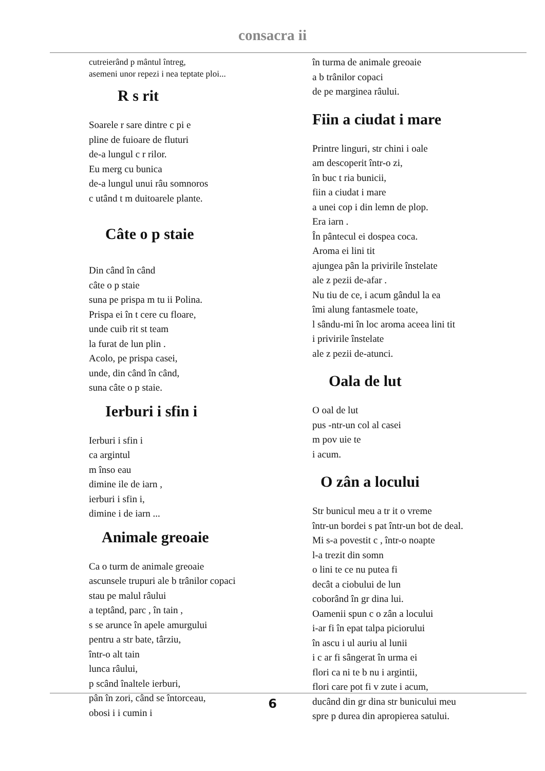consacra ii
cutreierând p mântul întreg,
asemeni unor repezi i nea teptate ploi...
R s rit
Soarele r sare dintre c pi e
pline de fuioare de fluturi
de-a lungul c r rilor.
Eu merg cu bunica
de-a lungul unui râu somnoros
c utând t m duitoarele plante.
Câte o p staie
Din când în când
câte o p staie
suna pe prispa m tu ii Polina.
Prispa ei în t cere cu floare,
unde cuib rit st team
la furat de lun plin .
Acolo, pe prispa casei,
unde, din când în când,
suna câte o p staie.
Ierburi i sfin i
Ierburi i sfin i
ca argintul
m înso eau
dimine ile de iarn ,
ierburi i sfin i,
dimine i de iarn ...
Animale greoaie
Ca o turm de animale greoaie
ascunsele trupuri ale b trânilor copaci
stau pe malul râului
a teptând, parc , în tain ,
s se arunce în apele amurgului
pentru a str bate, târziu,
într-o alt tain
lunca râului,
p scând înaltele ierburi,
pân în zori, când se întorceau,
obosi i i cumin i
în turma de animale greoaie
a b trânilor copaci
de pe marginea râului.
Fiin a ciudat i mare
Printre linguri, str chini i oale
am descoperit într-o zi,
în buc t ria bunicii,
fiin a ciudat i mare
a unei cop i din lemn de plop.
Era iarn .
În pântecul ei dospea coca.
Aroma ei lini tit
ajungea pân la privirile înstelate
ale z pezii de-afar .
Nu tiu de ce, i acum gândul la ea
îmi alung fantasmele toate,
l sându-mi în loc aroma aceea lini tit
i privirile înstelate
ale z pezii de-atunci.
Oala de lut
O oal de lut
pus -ntr-un col al casei
m pov uie te
i acum.
O zân a locului
Str bunicul meu a tr it o vreme
într-un bordei s pat într-un bot de deal.
Mi s-a povestit c , într-o noapte
l-a trezit din somn
o lini te ce nu putea fi
decât a ciobului de lun
coborând în gr dina lui.
Oamenii spun c o zân a locului
i-ar fi în epat talpa piciorului
în ascu i ul auriu al lunii
i c ar fi sângerat în urma ei
flori ca ni te b nu i argintii,
flori care pot fi v zute i acum,
ducând din gr dina str bunicului meu
spre p durea din apropierea satului.
6